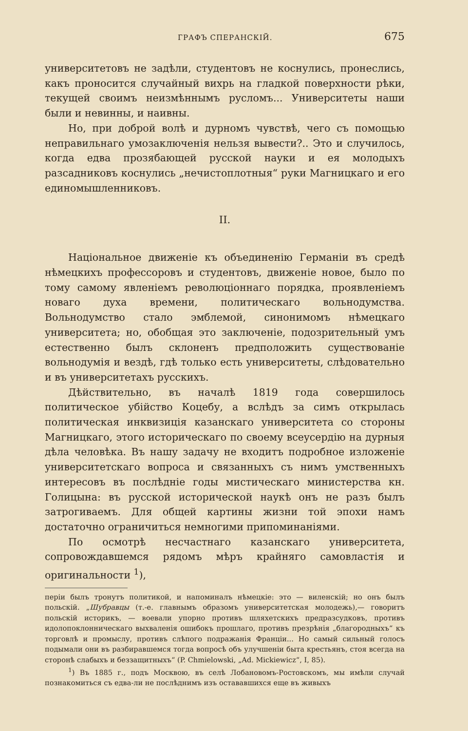ГРАФЪ СПЕРАНСКІЙ. 675
университетовъ не задѣли, студентовъ не коснулись, пронеслись, какъ проносится случайный вихрь на гладкой поверхности рѣки, текущей своимъ неизмѣннымъ русломъ... Университеты наши были и невинны, и наивны.
Но, при доброй волѣ и дурномъ чувствѣ, чего съ помощью неправильнаго умозаключенія нельзя вывести?.. Это и случилось, когда едва прозябающей русской науки и ея молодыхъ разсадниковъ коснулись „нечистоплотныя“ руки Магницкаго и его единомышленниковъ.
II.
Національное движеніе къ объединенію Германіи въ средѣ нѣмецкихъ профессоровъ и студентовъ, движеніе новое, было по тому самому явленіемъ революціоннаго порядка, проявленіемъ новаго духа времени, политическаго вольнодумства. Вольнодумство стало эмблемой, синонимомъ нѣмецкаго университета; но, обобщая это заключеніе, подозрительный умъ естественно былъ склоненъ предположить существованіе вольнодумія и вездѣ, гдѣ только есть университеты, слѣдовательно и въ университетахъ русскихъ.
Дѣйствительно, въ началѣ 1819 года совершилось политическое убійство Коцебу, а вслѣдъ за симъ открылась политическая инквизиція казанскаго университета со стороны Магницкаго, этого историческаго по своему всеусердію на дурныя дѣла человѣка. Въ нашу задачу не входитъ подробное изложеніе университетскаго вопроса и связанныхъ съ нимъ умственныхъ интересовъ въ послѣдніе годы мистическаго министерства кн. Голицына: въ русской исторической наукѣ онъ не разъ былъ затрогиваемъ. Для общей картины жизни той эпохи намъ достаточно ограничиться немногими припоминаніями.
По осмотрѣ несчастнаго казанскаго университета, сопровождавшемся рядомъ мѣръ крайняго самовластія и оригинальности <sup>1</sup>),
періи былъ тронутъ политикой, и напоминалъ нѣмецкіе: это — виленскій; но онъ былъ польскій. „Шубравцы (т.-е. главнымъ образомъ университетская молодежь),— говоритъ польскій историкъ, — воевали упорно противъ шляхетскихъ предразсудковъ, противъ идолопоклонническаго выхваленія ошибокъ прошлаго, противъ презрѣнія „благородныхъ“ къ торговлѣ и промыслу, противъ слѣпого подражанія Франціи... Но самый сильный голосъ подымали они въ разбиравшемся тогда вопросѣ объ улучшеніи быта крестьянъ, стоя всегда на сторонѣ слабыхъ и беззащитныхъ“ (P. Chmielowski, „Ad. Mickiewicz“, I, 85).
<sup>1</sup>) Въ 1885 г., подъ Москвою, въ селѣ Лобановомъ-Ростовскомъ, мы имѣли случай познакомиться съ едва-ли не послѣднимъ изъ остававшихся еще въ живыхъ